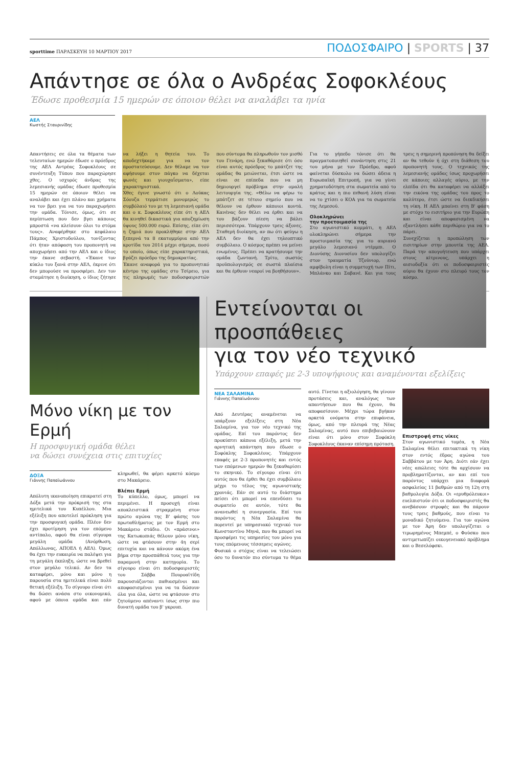sporttime ΠΑΡΑΣΚΕΥΗ 10 ΜΑΡΤΙΟΥ 2017
ΠΟΔΟΣΦΑΙΡΟ | SPORTS | 37
Απάντησε σε όλα ο Ανδρέας Σοφοκλέους
Έδωσε προθεσμία 15 ημερών σε όποιον θέλει να αναλάβει τα ηνία
ΑΕΛ
Κωστής Σταυρινίδης
Απαντήσεις σε όλα τα θέματα των τελευταίων ημερών έδωσε ο πρόεδρος της ΑΕΛ Αντρέας Σοφοκλέους σε συνέντευξη Τύπου που παραχώρησε χθες. Ο ισχυρός άνδρας της λεμεσιανής ομάδας έδωσε προθεσμία 15 ημερών σε όποιον θέλει να αναλάβει και έχει πλάνο και χρήματα να τον βρει για να του παραχωρήσει την ομάδα. Τόνισε, όμως, ότι σε περίπτωση που δεν βγει κάποιος μπροστά «να κλείσουν όλοι το στόμα τους». Αναφέρθηκε στο κεφάλαιο Πάμπος Χριστοδούλου, τονίζοντας ότι ήταν απόφαση του προπονητή να αποχωρήσει από την ΑΕΛ και ο ίδιος την έκανε σεβαστή. «Έκανε τον κύκλο του ξανά στην ΑΕΛ, έκρινε ότι δεν μπορούσε να προσφέρει. Δεν τον σταμάτησε η διοίκηση, ο ίδιος ζήτησε να λήξει η θητεία του. Το αποδεχτήκαμε για να τον προστατεύσουμε. Δεν θέλαμε να τον αφήσουμε στον πάγκο να δέχεται φωνές και γιουχαΐσματα», είπε χαρακτηριστικά.
Χθες έγινε γνωστό ότι ο Λούκας Σόουζα τερμάτισε μονομερώς το συμβόλαιό του με τη λεμεσιανή ομάδα και ο κ. Σοφοκλέους είπε ότι η ΑΕΛ θα κινηθεί δικαστικά για αποζημίωση ύψους 500.000 ευρώ. Επίσης, είπε ότι η ζημιά που προκλήθηκε στην ΑΕΛ ξεπερνά τα 8 εκατομμύρια από την κροτίδα του 2014 μέχρι σήμερα, ποσό το οποίο, όπως είπε χαρακτηριστικά, βγάζει πρόεδρο της δημοκρατίας.
Έκανε αναφορά για το προπονητικό κέντρο της ομάδας στο Τσίρειο, για τις πληρωμές των ποδοσφαιριστών που σύντομα θα πληρωθούν τον μισθό του Γενάρη, ενώ ξεκαθάρισε ότι όσο είναι αυτός πρόεδρος το μπάτζετ της ομάδας θα μειώνεται, έτσι ώστε να είναι σε επίπεδα που να μη δημιουργεί πρόβλημα στην ομαλή λειτουργία της. «Θέλω να φέρω το μπάτζετ σε τέτοιο σημείο που να θέλουν να έρθουν κάποιοι κοντά. Κανένας δεν θέλει να έρθει και να του βάζουν πίεση να βάλει περισσότερα. Υπάρχουν τρεις άξονες. Σταθερή διοίκηση, αν πω ότι φεύγω η ΑΕΛ δεν θα έχει τηλεοπτικό συμβόλαιο. Ο κόσμος πρέπει να μείνει ενωμένος. Πρέπει να κρατήσουμε την ομάδα ζωντανή. Τρίτο, σωστός προϋπολογισμός σε σωστά πλαίσια και θα έρθουν νεαροί να βοηθήσουν».
Για το γήπεδο τόνισε ότι θα πραγματοποιηθεί συνάντηση στις 21 του μήνα με τον Πρόεδρο, αφού φαίνεται δύσκολο να δώσει άδεια η Ευρωπαϊκή Επιτροπή, για να γίνει χρηματοδότηση στα σωματεία από το κράτος και η πιο πιθανή λύση είναι να το χτίσει ο ΚΟΑ για τα σωματεία της Λεμεσού.
Ολοκληρώνει
την προετοιμασία της
Στο αγωνιστικό κομμάτι, η ΑΕΛ ολοκληρώνει σήμερα την προετοιμασία της για το αυριανό μεγάλο λεμεσιανό ντέρμπι. Ο Διονύσης Διονυσίου δεν υπολογίζει στον τραυματία Τζούνιορ, ενώ αμφίβολη είναι η συμμετοχή των Πίτι, Μπλάνκο και Σαβανέ. Και για τους τρεις η σημερινή προπόνηση θα δείξει αν θα τεθούν ή όχι στη διάθεση του προπονητή τους. Ο τεχνικός της λεμεσιανής ομάδας ίσως προχωρήσει σε κάποιες αλλαγές αύριο, με την ελπίδα ότι θα καταφέρει να αλλάξει την εικόνα της ομάδας του προς το καλύτερο, έτσι ώστε να διεκδικήσει τη νίκη. Η ΑΕΛ μπαίνει στη Β' φάση με στόχο το εισιτήριο για την Ευρώπη και είναι αποφασισμένη να εξαντλήσει κάθε περιθώριο για να το πάρει.
Συνεχίζεται η προπώληση των εισιτηρίων στην μπουτίκ της ΑΕΛ. Παρά την απογοήτευση που υπάρχει στους κίτρινους, υπάρχει η αισιοδοξία ότι οι ποδοσφαιριστές αύριο θα έχουν στο πλευρό τους τον κόσμο.
Μόνο νίκη με τον Ερμή
Η προσφυγική ομάδα θέλει
να δώσει συνέχεια στις επιτυχίες
ΔΟΞΑ
Γιάννης Παπαϊωάννου
Απόλυτη ικανοποίηση επικρατεί στη Δόξα μετά την πρόκρισή της στα ημιτελικά του Κυπέλλου. Μια εξέλιξη που αποτελεί πρόκληση για την προσφυγική ομάδα. Πλέον δεν έχει προτίμηση για τον επόμενο αντίπαλο, αφού θα είναι σίγουρα μεγάλη ομάδα (Ανόρθωση, Απόλλωνας, ΑΠΟΕΛ ή ΑΕΛ). Όμως θα έχει την ευκαιρία να παλέψει για τη μεγάλη έκπληξη, ώστε να βρεθεί στον μεγάλο τελικό. Αν δεν τα καταφέρει, μόνο και μόνο η παρουσία στα ημιτελικά είναι πολύ θετική εξέλιξη. Το σίγουρο είναι ότι θα δώσει ανάσα στο οικονομικό, αφού με όποια ομάδα και εάν κληρωθεί, θα φέρει αρκετό κόσμο στο Μακάρειο.
Βλέπει Ερμή
Το κύπελλο, όμως, μπορεί να περιμένει. Η προσοχή είναι αποκλειστικά στραμμένη στον πρώτο αγώνα της Β' φάσης του πρωταθλήματος με τον Ερμή στο Μακάρειο στάδιο. Οι «πράσινοι» της Κατωκοπιάς θέλουν μόνο νίκη, ώστε να φτάσουν στην 4η σερί επιτυχία και να κάνουν ακόμη ένα βήμα στην προσπάθειά τους για την παραμονή στην κατηγορία. Το σίγουρο είναι ότι ποδοσφαιριστές του Σάββα Πουροαϊτίδη παρουσιάζονται παθιασμένοι και αποφασισμένοι για να τα δώσουν όλα για όλα, ώστε να φτάσουν στο ζητούμενο απέναντι ίσως στην πιο δυνατή ομάδα του β' γκρουπ.
Εντείνονται οι προσπάθειες
για τον νέο τεχνικό
Υπάρχουν επαφές με 2-3 υποψήφιους και αναμένονται εξελίξεις
ΝΕΑ ΣΑΛΑΜΙΝΑ
Γιάννης Παπαϊωάννου
Από Δευτέρας αναμένεται να υπάρξουν εξελίξεις στη Νέα Σαλαμίνα, για τον νέο τεχνικό της ομάδας. Επί του παρόντος δεν προκύπτει κάποια εξέλιξη, μετά την αρνητική απάντηση που έδωσε ο Σοφόκλης Σοφοκλέους. Υπάρχουν επαφές με 2-3 προπονητές και εντός των επόμενων ημερών θα ξεκαθαρίσει το σκηνικό. Το σίγουρο είναι ότι αυτός που θα έρθει θα έχει συμβόλαιο μέχρι το τέλος της αγωνιστικής χρονιάς. Εάν σε αυτό το διάστημα πείσει ότι μπορεί να επενδύσει το σωματείο σε αυτόν, τότε θα ανανεωθεί η συνεργασία. Επί του παρόντος η Νέα Σαλαμίνα θα πορευτεί με υπηρεσιακό τεχνικό τον Κωνσταντίνο Μηνά, που θα μπορεί να προσφέρει τις υπηρεσίες του μόνο για τους επόμενους τέσσερεις αγώνες.
Φυσικά ο στόχος είναι να τελειώσει όσο το δυνατόν πιο σύντομα το θέμα αυτό. Γίνεται η αξιολόγηση, θα γίνουν προτάσεις και, αναλόγως των απαντήσεων που θα έχουν, θα αποφασίσουν. Μέχρι τώρα βγήκαν αρκετά ονόματα στην επιφάνεια, όμως, από την πλευρά της Νέας Σαλαμίνας, αυτό που επιβεβαιώνουν είναι ότι μόνο στον Σοφόκλη Σοφοκλέους έκαναν επίσημη πρόταση.
Επιστροφή στις νίκες
Στον αγωνιστικό τομέα, η Νέα Σαλαμίνα θέλει επιτακτικά τη νίκη στον εντός έδρας αγώνα του Σαββάτου με τον Άρη. Διότι εάν έχει νέες απώλειες τότε θα αρχίσουν να προβληματίζονται, αν και επί του παρόντος υπάρχει μια διαφορά ασφαλείας 11 βαθμών από τη 12η στη βαθμολογία Δόξα. Οι «ερυθρόλευκοι» ευελπιστούν ότι οι ποδοσφαιριστές θα ανεβάσουν στροφές και θα πάρουν τους τρεις βαθμούς, που είναι το μοναδικό ζητούμενο. Για τον αγώνα με τον Άρη δεν υπολογίζεται ο τιμωρημένος Μπεμπέ, ο Φούσκο που αντιμετωπίζει οικογενειακό πρόβλημα και ο Βεσελόφσκι.